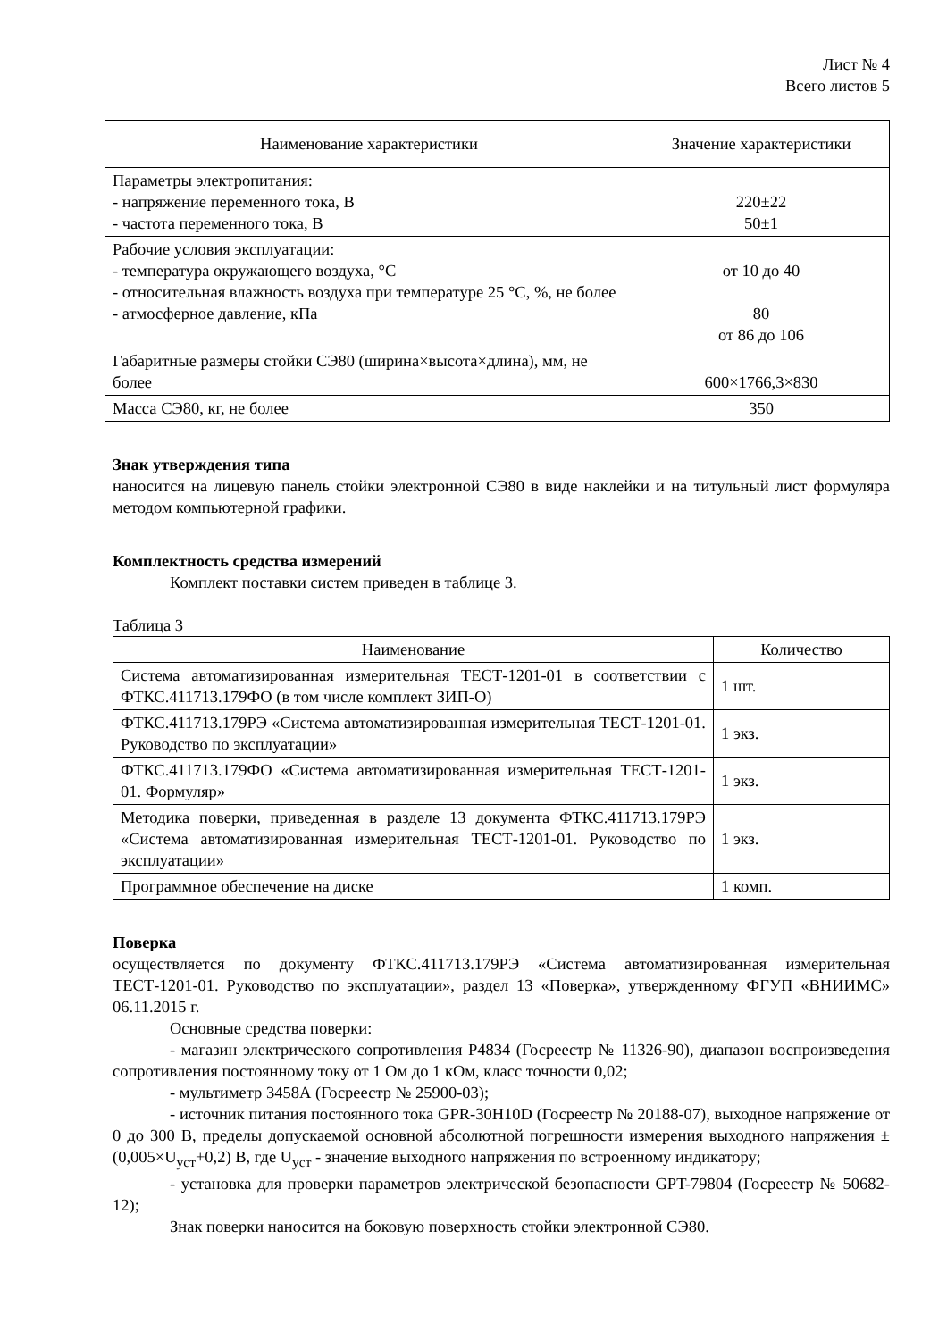Лист № 4
Всего листов 5
| Наименование характеристики | Значение характеристики |
| --- | --- |
| Параметры электропитания: - напряжение переменного тока, В - частота переменного тока, В | 220±22 50±1 |
| Рабочие условия эксплуатации: - температура окружающего воздуха, °С - относительная влажность воздуха при температуре 25 °С, %, не более - атмосферное давление, кПа | от 10 до 40 80 от 86 до 106 |
| Габаритные размеры стойки СЭ80 (ширина×высота×длина), мм, не более | 600×1766,3×830 |
| Масса СЭ80, кг, не более | 350 |
Знак утверждения типа
наносится на лицевую панель стойки электронной СЭ80 в виде наклейки и на титульный лист формуляра методом компьютерной графики.
Комплектность средства измерений
Комплект поставки систем приведен в таблице 3.
Таблица 3
| Наименование | Количество |
| --- | --- |
| Система автоматизированная измерительная ТЕСТ-1201-01 в соответствии с ФТКС.411713.179ФО (в том числе комплект ЗИП-О) | 1 шт. |
| ФТКС.411713.179РЭ «Система автоматизированная измерительная ТЕСТ-1201-01. Руководство по эксплуатации» | 1 экз. |
| ФТКС.411713.179ФО «Система автоматизированная измерительная ТЕСТ-1201-01. Формуляр» | 1 экз. |
| Методика поверки, приведенная в разделе 13 документа ФТКС.411713.179РЭ «Система автоматизированная измерительная ТЕСТ-1201-01. Руководство по эксплуатации» | 1 экз. |
| Программное обеспечение на диске | 1 комп. |
Поверка
осуществляется по документу ФТКС.411713.179РЭ «Система автоматизированная измерительная ТЕСТ-1201-01. Руководство по эксплуатации», раздел 13 «Поверка», утвержденному ФГУП «ВНИИМС» 06.11.2015 г.
Основные средства поверки:
- магазин электрического сопротивления Р4834 (Госреестр № 11326-90), диапазон воспроизведения сопротивления постоянному току от 1 Ом до 1 кОм, класс точности 0,02;
- мультиметр 3458А (Госреестр № 25900-03);
- источник питания постоянного тока GPR-30H10D (Госреестр № 20188-07), выходное напряжение от 0 до 300 В, пределы допускаемой основной абсолютной погрешности измерения выходного напряжения ±(0,005×U<sub>уст</sub>+0,2) В, где U<sub>уст</sub> - значение выходного напряжения по встроенному индикатору;
- установка для проверки параметров электрической безопасности GPT-79804 (Госреестр № 50682-12);
Знак поверки наносится на боковую поверхность стойки электронной СЭ80.